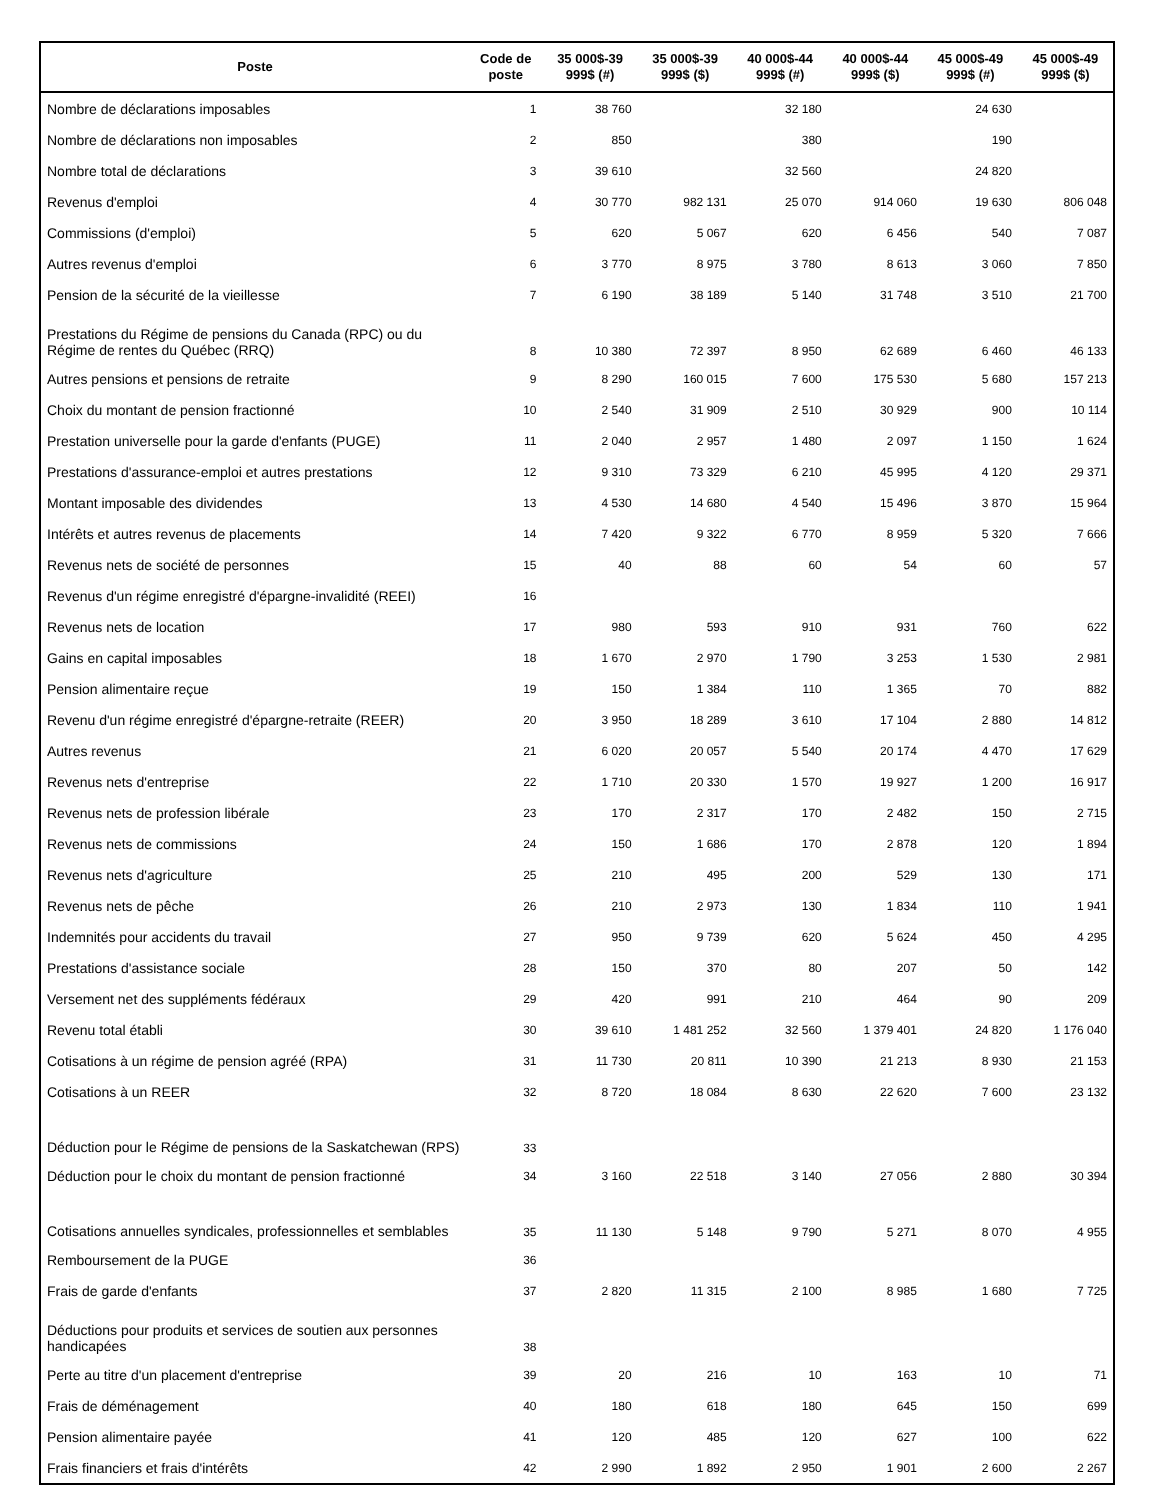| Poste | Code de poste | 35 000$-39 999$ (#) | 35 000$-39 999$ ($) | 40 000$-44 999$ (#) | 40 000$-44 999$ ($) | 45 000$-49 999$ (#) | 45 000$-49 999$ ($) |
| --- | --- | --- | --- | --- | --- | --- | --- |
| Nombre de déclarations imposables | 1 | 38 760 | | 32 180 | | 24 630 | |
| Nombre de déclarations non imposables | 2 | 850 | | 380 | | 190 | |
| Nombre total de déclarations | 3 | 39 610 | | 32 560 | | 24 820 | |
| Revenus d'emploi | 4 | 30 770 | 982 131 | 25 070 | 914 060 | 19 630 | 806 048 |
| Commissions (d'emploi) | 5 | 620 | 5 067 | 620 | 6 456 | 540 | 7 087 |
| Autres revenus d'emploi | 6 | 3 770 | 8 975 | 3 780 | 8 613 | 3 060 | 7 850 |
| Pension de la sécurité de la vieillesse | 7 | 6 190 | 38 189 | 5 140 | 31 748 | 3 510 | 21 700 |
| Prestations du Régime de pensions du Canada (RPC) ou du Régime de rentes du Québec (RRQ) | 8 | 10 380 | 72 397 | 8 950 | 62 689 | 6 460 | 46 133 |
| Autres pensions et pensions de retraite | 9 | 8 290 | 160 015 | 7 600 | 175 530 | 5 680 | 157 213 |
| Choix du montant de pension fractionné | 10 | 2 540 | 31 909 | 2 510 | 30 929 | 900 | 10 114 |
| Prestation universelle pour la garde d'enfants (PUGE) | 11 | 2 040 | 2 957 | 1 480 | 2 097 | 1 150 | 1 624 |
| Prestations d'assurance-emploi et autres prestations | 12 | 9 310 | 73 329 | 6 210 | 45 995 | 4 120 | 29 371 |
| Montant imposable des dividendes | 13 | 4 530 | 14 680 | 4 540 | 15 496 | 3 870 | 15 964 |
| Intérêts et autres revenus de placements | 14 | 7 420 | 9 322 | 6 770 | 8 959 | 5 320 | 7 666 |
| Revenus nets de société de personnes | 15 | 40 | 88 | 60 | 54 | 60 | 57 |
| Revenus d'un régime enregistré d'épargne-invalidité (REEI) | 16 | | | | | | |
| Revenus nets de location | 17 | 980 | 593 | 910 | 931 | 760 | 622 |
| Gains en capital imposables | 18 | 1 670 | 2 970 | 1 790 | 3 253 | 1 530 | 2 981 |
| Pension alimentaire reçue | 19 | 150 | 1 384 | 110 | 1 365 | 70 | 882 |
| Revenu d'un régime enregistré d'épargne-retraite (REER) | 20 | 3 950 | 18 289 | 3 610 | 17 104 | 2 880 | 14 812 |
| Autres revenus | 21 | 6 020 | 20 057 | 5 540 | 20 174 | 4 470 | 17 629 |
| Revenus nets d'entreprise | 22 | 1 710 | 20 330 | 1 570 | 19 927 | 1 200 | 16 917 |
| Revenus nets de profession libérale | 23 | 170 | 2 317 | 170 | 2 482 | 150 | 2 715 |
| Revenus nets de commissions | 24 | 150 | 1 686 | 170 | 2 878 | 120 | 1 894 |
| Revenus nets d'agriculture | 25 | 210 | 495 | 200 | 529 | 130 | 171 |
| Revenus nets de pêche | 26 | 210 | 2 973 | 130 | 1 834 | 110 | 1 941 |
| Indemnités pour accidents du travail | 27 | 950 | 9 739 | 620 | 5 624 | 450 | 4 295 |
| Prestations d'assistance sociale | 28 | 150 | 370 | 80 | 207 | 50 | 142 |
| Versement net des suppléments fédéraux | 29 | 420 | 991 | 210 | 464 | 90 | 209 |
| Revenu total établi | 30 | 39 610 | 1 481 252 | 32 560 | 1 379 401 | 24 820 | 1 176 040 |
| Cotisations à un régime de pension agréé (RPA) | 31 | 11 730 | 20 811 | 10 390 | 21 213 | 8 930 | 21 153 |
| Cotisations à un REER | 32 | 8 720 | 18 084 | 8 630 | 22 620 | 7 600 | 23 132 |
| Déduction pour le Régime de pensions de la Saskatchewan (RPS) | 33 | | | | | | |
| Déduction pour le choix du montant de pension fractionné | 34 | 3 160 | 22 518 | 3 140 | 27 056 | 2 880 | 30 394 |
| Cotisations annuelles syndicales, professionnelles et semblables | 35 | 11 130 | 5 148 | 9 790 | 5 271 | 8 070 | 4 955 |
| Remboursement de la PUGE | 36 | | | | | | |
| Frais de garde d'enfants | 37 | 2 820 | 11 315 | 2 100 | 8 985 | 1 680 | 7 725 |
| Déductions pour produits et services de soutien aux personnes handicapées | 38 | | | | | | |
| Perte au titre d'un placement d'entreprise | 39 | 20 | 216 | 10 | 163 | 10 | 71 |
| Frais de déménagement | 40 | 180 | 618 | 180 | 645 | 150 | 699 |
| Pension alimentaire payée | 41 | 120 | 485 | 120 | 627 | 100 | 622 |
| Frais financiers et frais d'intérêts | 42 | 2 990 | 1 892 | 2 950 | 1 901 | 2 600 | 2 267 |